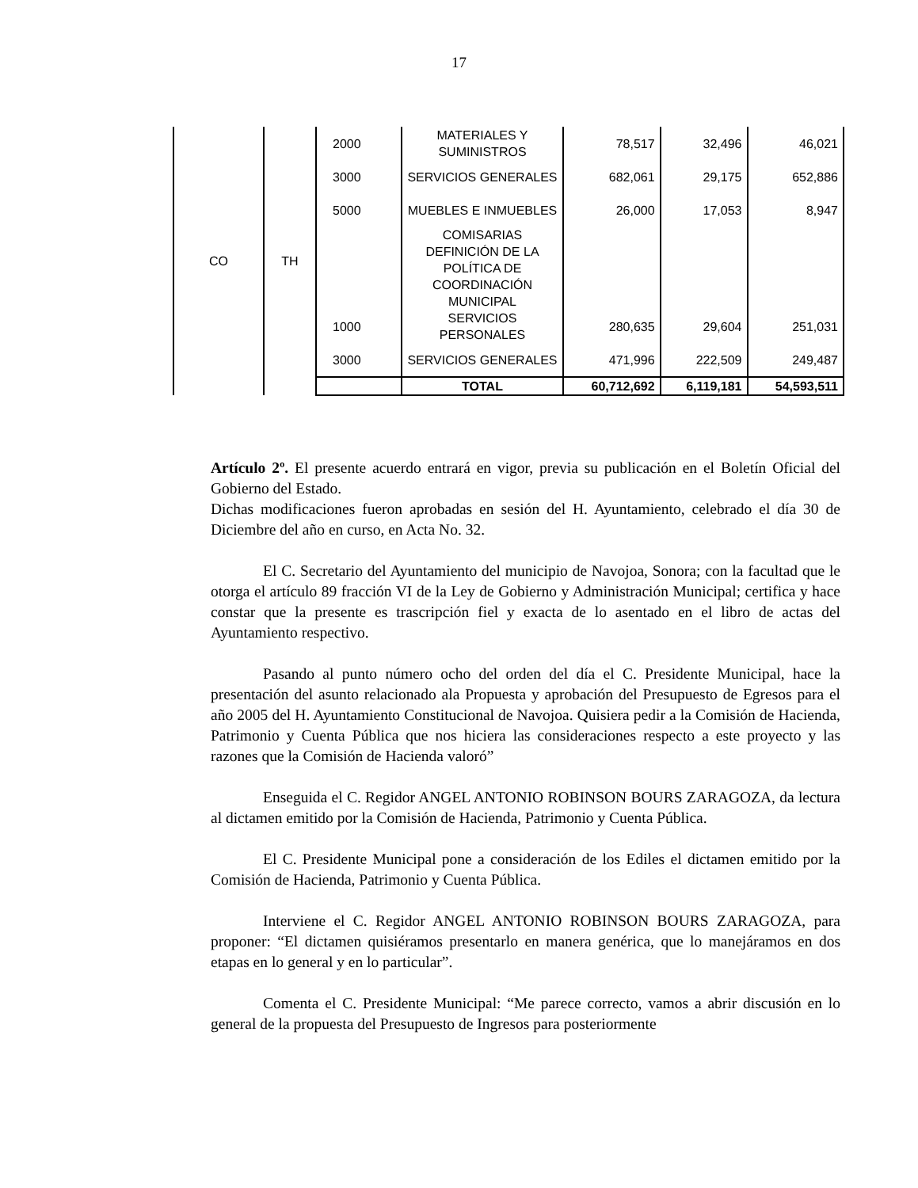17
| CO | TH | 2000 | MATERIALES Y SUMINISTROS | 78,517 | 32,496 | 46,021 |
| | | 3000 | SERVICIOS GENERALES | 682,061 | 29,175 | 652,886 |
| | | 5000 | MUEBLES E INMUEBLES | 26,000 | 17,053 | 8,947 |
| | | | COMISARIAS | | | |
| | | | DEFINICIÓN DE LA POLÍTICA DE COORDINACIÓN MUNICIPAL | | | |
| | | 1000 | SERVICIOS PERSONALES | 280,635 | 29,604 | 251,031 |
| | | 3000 | SERVICIOS GENERALES | 471,996 | 222,509 | 249,487 |
| | | | TOTAL | 60,712,692 | 6,119,181 | 54,593,511 |
Artículo 2º. El presente acuerdo entrará en vigor, previa su publicación en el Boletín Oficial del Gobierno del Estado.
Dichas modificaciones fueron aprobadas en sesión del H. Ayuntamiento, celebrado el día 30 de Diciembre del año en curso, en Acta No. 32.
El C. Secretario del Ayuntamiento del municipio de Navojoa, Sonora; con la facultad que le otorga el artículo 89 fracción VI de la Ley de Gobierno y Administración Municipal; certifica y hace constar que la presente es trascripción fiel y exacta de lo asentado en el libro de actas del Ayuntamiento respectivo.
Pasando al punto número ocho del orden del día el C. Presidente Municipal, hace la presentación del asunto relacionado ala Propuesta y aprobación del Presupuesto de Egresos para el año 2005 del H. Ayuntamiento Constitucional de Navojoa. Quisiera pedir a la Comisión de Hacienda, Patrimonio y Cuenta Pública que nos hiciera las consideraciones respecto a este proyecto y las razones que la Comisión de Hacienda valoró”
Enseguida el C. Regidor ANGEL ANTONIO ROBINSON BOURS ZARAGOZA, da lectura al dictamen emitido por la Comisión de Hacienda, Patrimonio y Cuenta Pública.
El C. Presidente Municipal pone a consideración de los Ediles el dictamen emitido por la Comisión de Hacienda, Patrimonio y Cuenta Pública.
Interviene el C. Regidor ANGEL ANTONIO ROBINSON BOURS ZARAGOZA, para proponer: “El dictamen quisiéramos presentarlo en manera genérica, que lo manejáramos en dos etapas en lo general y en lo particular”.
Comenta el C. Presidente Municipal: “Me parece correcto, vamos a abrir discusión en lo general de la propuesta del Presupuesto de Ingresos para posteriormente